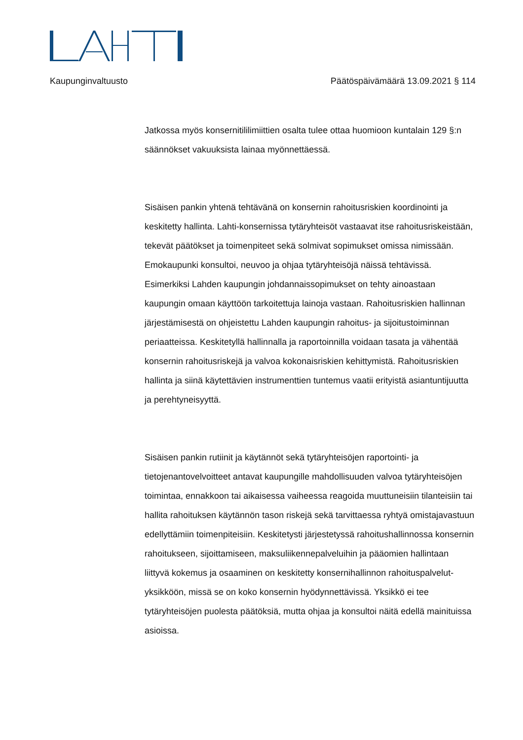Kaupunginvaltuusto Päätöspäivämäärä 13.09.2021 § 114
Jatkossa myös konsernitililimiittien osalta tulee ottaa huomioon kuntalain 129 §:n säännökset vakuuksista lainaa myönnettäessä.
Sisäisen pankin yhtenä tehtävänä on konsernin rahoitusriskien koordinointi ja keskitetty hallinta. Lahti-konsernissa tytäryhteisöt vastaavat itse rahoitusriskeistään, tekevät päätökset ja toimenpiteet sekä solmivat sopimukset omissa nimissään. Emokaupunki konsultoi, neuvoo ja ohjaa tytäryhteisöjä näissä tehtävissä. Esimerkiksi Lahden kaupungin johdannaissopimukset on tehty ainoastaan kaupungin omaan käyttöön tarkoitettuja lainoja vastaan. Rahoitusriskien hallinnan järjestämisestä on ohjeistettu Lahden kaupungin rahoitus- ja sijoitustoiminnan periaatteissa. Keskitetyllä hallinnalla ja raportoinnilla voidaan tasata ja vähentää konsernin rahoitusriskejä ja valvoa kokonaisriskien kehittymistä. Rahoitusriskien hallinta ja siinä käytettävien instrumenttien tuntemus vaatii erityistä asiantuntijuutta ja perehtyneisyyttä.
Sisäisen pankin rutiinit ja käytännöt sekä tytäryhteisöjen raportointi- ja tietojenantovelvoitteet antavat kaupungille mahdollisuuden valvoa tytäryhteisöjen toimintaa, ennakkoon tai aikaisessa vaiheessa reagoida muuttuneisiin tilanteisiin tai hallita rahoituksen käytännön tason riskejä sekä tarvittaessa ryhtyä omistajavastuun edellyttämiin toimenpiteisiin. Keskitetysti järjestetyssä rahoitushallinnossa konsernin rahoitukseen, sijoittamiseen, maksuliikennepalveluihin ja pääomien hallintaan liittyvä kokemus ja osaaminen on keskitetty konsernihallinnon rahoituspalvelut-yksikköön, missä se on koko konsernin hyödynnettävissä. Yksikkö ei tee tytäryhteisöjen puolesta päätöksiä, mutta ohjaa ja konsultoi näitä edellä mainituissa asioissa.